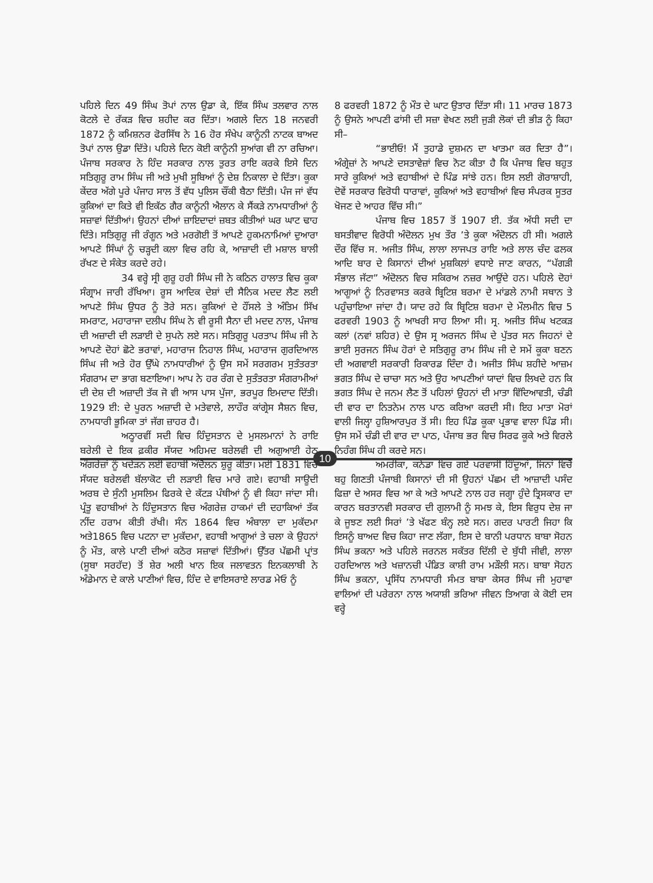ਪਹਿਲੇ ਦਿਨ 49 ਸਿੰਘ ਤੋਪਾਂ ਨਾਲ ਉਡਾ ਕੇ, ਇੱਕ ਸਿੰਘ ਤਲਵਾਰ ਨਾਲ ਕੋਟਲੇ ਦੇ ਰੱਕੜ ਵਿਚ ਸ਼ਹੀਦ ਕਰ ਦਿੱਤਾ। ਅਗਲੇ ਦਿਨ 18 ਜਨਵਰੀ 1872 ਨੂੰ ਕਮਿਸ਼ਨਰ ਫੋਰਸਿੱਥ ਨੇ 16 ਹੋਰ ਸੰਖੇਪ ਕਾਨੂੰਨੀ ਨਾਟਕ ਬਾਅਦ ਤੋਪਾਂ ਨਾਲ ਉਡਾ ਦਿੱਤੇ। ਪਹਿਲੇ ਦਿਨ ਕੋਈ ਕਾਨੂੰਨੀ ਸੁਆਂਗ ਵੀ ਨਾ ਰਚਿਆ। ਪੰਜਾਬ ਸਰਕਾਰ ਨੇ ਹਿੰਦ ਸਰਕਾਰ ਨਾਲ ਤੁਰਤ ਰਾਇ ਕਰਕੇ ਇਸੇ ਦਿਨ ਸਤਿਗੁਰੂ ਰਾਮ ਸਿੰਘ ਜੀ ਅਤੇ ਮੁਖੀ ਸੂਬਿਆਂ ਨੂੰ ਦੇਸ਼ ਨਿਕਾਲਾ ਦੇ ਦਿੱਤਾ। ਕੂਕਾ ਕੇਂਦਰ ਅੱਗੇ ਪੂਰੇ ਪੰਜਾਹ ਸਾਲ ਤੋਂ ਵੱਧ ਪੁਲਿਸ ਚੌਂਕੀ ਬੈਠਾ ਦਿੱਤੀ। ਪੰਜ ਜਾਂ ਵੱਧ ਕੂਕਿਆਂ ਦਾ ਕਿਤੇ ਵੀ ਇਕੱਠ ਗੈਰ ਕਾਨੂੰਨੀ ਐਲਾਨ ਕੇ ਸੈਂਕੜੇ ਨਾਮਧਾਰੀਆਂ ਨੂੰ ਸਜ਼ਾਵਾਂ ਦਿੱਤੀਆਂ। ਉਹਨਾਂ ਦੀਆਂ ਜ਼ਾਇਦਾਦਾਂ ਜ਼ਬਤ ਕੀਤੀਆਂ ਘਰ ਘਾਟ ਢਾਹ ਦਿੱਤੇ। ਸਤਿਗੁਰੂ ਜੀ ਰੰਗੂਨ ਅਤੇ ਮਰਗੋਈ ਤੋਂ ਆਪਣੇ ਹੁਕਮਨਾਮਿਆਂ ਦੁਆਰਾ ਆਪਣੇ ਸਿੰਘਾਂ ਨੂੰ ਚੜ੍ਹਦੀ ਕਲਾ ਵਿਚ ਰਹਿ ਕੇ, ਆਜ਼ਾਦੀ ਦੀ ਮਸ਼ਾਲ ਬਾਲੀ ਰੱਖਣ ਦੇ ਸੰਕੇਤ ਕਰਦੇ ਰਹੇ।
34 ਵਰ੍ਹੇ ਸ੍ਰੀ ਗੁਰੂ ਹਰੀ ਸਿੰਘ ਜੀ ਨੇ ਕਠਿਨ ਹਾਲਾਤ ਵਿਚ ਕੂਕਾ ਸੰਗ੍ਰਾਮ ਜਾਰੀ ਰੱਖਿਆ। ਰੂਸ ਆਦਿਕ ਦੇਸ਼ਾਂ ਦੀ ਸੈਨਿਕ ਮਦਦ ਲੈਣ ਲਈ ਆਪਣੇ ਸਿੰਘ ਉਧਰ ਨੂੰ ਤੋਰੇ ਸਨ। ਕੂਕਿਆਂ ਦੇ ਹੌਂਸਲੇ ਤੇ ਅੰਤਿਮ ਸਿੱਖ ਸਮਰਾਟ, ਮਹਾਰਾਜਾ ਦਲੀਪ ਸਿੰਘ ਨੇ ਵੀ ਰੂਸੀ ਸੈਨਾ ਦੀ ਮਦਦ ਨਾਲ, ਪੰਜਾਬ ਦੀ ਅਜ਼ਾਦੀ ਦੀ ਲੜਾਈ ਦੇ ਸੁਪਨੇ ਲਏ ਸਨ। ਸਤਿਗੁਰੂ ਪਰਤਾਪ ਸਿੰਘ ਜੀ ਨੇ ਆਪਣੇ ਦੋਹਾਂ ਛੋਟੇ ਭਰਾਵਾਂ, ਮਹਾਰਾਜ ਨਿਹਾਲ ਸਿੰਘ, ਮਹਾਰਾਜ ਗੁਰਦਿਆਲ ਸਿੰਘ ਜੀ ਅਤੇ ਹੋਰ ਉੱਘੇ ਨਾਮਧਾਰੀਆਂ ਨੂੰ ਉਸ ਸਮੇਂ ਸਰਗਰਮ ਸੁਤੰਤਰਤਾ ਸੰਗਰਾਮ ਦਾ ਭਾਗ ਬਣਾਇਆ। ਆਪ ਨੇ ਹਰ ਰੰਗ ਦੇ ਸੁਤੰਤਰਤਾ ਸੰਗਰਾਮੀਆਂ ਦੀ ਦੇਸ਼ ਦੀ ਅਜ਼ਾਦੀ ਤੱਕ ਜੋ ਵੀ ਆਸ ਪਾਸ ਪੁੱਜਾ, ਭਰਪੂਰ ਇਮਦਾਦ ਦਿੱਤੀ। 1929 ਈ: ਦੇ ਪੂਰਨ ਅਜ਼ਾਦੀ ਦੇ ਮਤੇਵਾਲੇ, ਲਾਹੌਰ ਕਾਂਗ੍ਰੇਸ ਸੈਸ਼ਨ ਵਿਚ, ਨਾਮਧਾਰੀ ਭੂਮਿਕਾ ਤਾਂ ਜੱਗ ਜ਼ਾਹਰ ਹੈ।
ਅਠ੍ਹਾਰਵੀਂ ਸਦੀ ਵਿਚ ਹਿੰਦੁਸਤਾਨ ਦੇ ਮੁਸਲਮਾਨਾਂ ਨੇ ਰਾਇ ਬਰੇਲੀ ਦੇ ਇਕ ਫ਼ਕੀਰ ਸੱਯਦ ਅਹਿਮਦ ਬਰੇਲਵੀ ਦੀ ਅਗੁਆਈ ਹੇਠ ਅੰਗਰੇਜ਼ਾਂ ਨੂੰ ਖਦੇੜਨ ਲਈ ਵਹਾਬੀ ਅੰਦੋਲਨ ਸ਼ੁਰੂ ਕੀਤਾ। ਮਈ 1831 ਵਿਚ ਸੱਯਦ ਬਰੇਲਵੀ ਬੱਲਾਕੋਟ ਦੀ ਲੜਾਈ ਵਿਚ ਮਾਰੇ ਗਏ। ਵਹਾਬੀ ਸਾਊਦੀ ਅਰਬ ਦੇ ਸੁੰਨੀ ਮੁਸਲਿਮ ਫਿਰਕੇ ਦੇ ਕੱਟੜ ਪੰਥੀਆਂ ਨੂੰ ਵੀ ਕਿਹਾ ਜਾਂਦਾ ਸੀ। ਪ੍ਰੰਤੂ ਵਹਾਬੀਆਂ ਨੇ ਹਿੰਦੁਸਤਾਨ ਵਿਚ ਅੰਗਰੇਜ਼ ਹਾਕਮਾਂ ਦੀ ਦਹਾਕਿਆਂ ਤੱਕ ਨੀਂਦ ਹਰਾਮ ਕੀਤੀ ਰੱਖੀ। ਸੰਨ 1864 ਵਿਚ ਅੰਬਾਲਾ ਦਾ ਮੁਕੱਦਮਾ ਅਤੇ1865 ਵਿਚ ਪਟਨਾ ਦਾ ਮੁਕੱਦਮਾ, ਵਹਾਬੀ ਆਗੂਆਂ ਤੇ ਚਲਾ ਕੇ ਉਹਨਾਂ ਨੂੰ ਮੌਤ, ਕਾਲੇ ਪਾਣੀ ਦੀਆਂ ਕਠੋਰ ਸਜ਼ਾਵਾਂ ਦਿੱਤੀਆਂ। ਉੱਤਰ ਪੱਛਮੀ ਪ੍ਰਾਂਤ (ਸੂਬਾ ਸਰਹੱਦ) ਤੋਂ ਸ਼ੇਰ ਅਲੀ ਖਾਨ ਇਕ ਜਲਾਵਤਨ ਇਨਕਲਾਬੀ ਨੇ ਅੰਡੇਮਾਨ ਦੇ ਕਾਲੇ ਪਾਣੀਆਂ ਵਿਚ, ਹਿੰਦ ਦੇ ਵਾਇਸਰਾਏ ਲਾਰਡ ਮੇਓ ਨੂੰ
8 ਫਰਵਰੀ 1872 ਨੂੰ ਮੌਤ ਦੇ ਘਾਟ ਉਤਾਰ ਦਿੱਤਾ ਸੀ। 11 ਮਾਰਚ 1873 ਨੂੰ ਉਸਨੇ ਆਪਣੀ ਫਾਂਸੀ ਦੀ ਸਜ਼ਾ ਵੇਖਣ ਲਈ ਜੁੜੀ ਲੋਕਾਂ ਦੀ ਭੀੜ ਨੂੰ ਕਿਹਾ ਸੀ–
“ਭਾਈਓ! ਮੈਂ ਤੁਹਾਡੇ ਦੁਸ਼ਮਨ ਦਾ ਖਾਤਮਾ ਕਰ ਦਿਤਾ ਹੈ”। ਅੰਗ੍ਰੇਜ਼ਾਂ ਨੇ ਆਪਣੇ ਦਸਤਾਵੇਜ਼ਾਂ ਵਿਚ ਨੋਟ ਕੀਤਾ ਹੈ ਕਿ ਪੰਜਾਬ ਵਿਚ ਬਹੁਤ ਸਾਰੇ ਕੂਕਿਆਂ ਅਤੇ ਵਹਾਬੀਆਂ ਦੇ ਪਿੰਡ ਸਾਂਝੇ ਹਨ। ਇਸ ਲਈ ਗੋਰਾਸ਼ਾਹੀ, ਦੋਵੇਂ ਸਰਕਾਰ ਵਿਰੋਧੀ ਧਾਰਾਵਾਂ, ਕੂਕਿਆਂ ਅਤੇ ਵਹਾਬੀਆਂ ਵਿਚ ਸੰਪਰਕ ਸੂਤਰ ਖੋਜਣ ਦੇ ਆਹਰ ਵਿੱਚ ਸੀ।”
ਪੰਜਾਬ ਵਿਚ 1857 ਤੋਂ 1907 ਈ. ਤੱਕ ਅੱਧੀ ਸਦੀ ਦਾ ਬਸਤੀਵਾਦ ਵਿਰੋਧੀ ਅੰਦੋਲਨ ਮੁਖ ਤੌਰ ’ਤੇ ਕੂਕਾ ਅੰਦੋਲਨ ਹੀ ਸੀ। ਅਗਲੇ ਦੌਰ ਵਿੱਚ ਸ. ਅਜੀਤ ਸਿੰਘ, ਲਾਲਾ ਲਾਜਪਤ ਰਾਇ ਅਤੇ ਲਾਲ ਚੰਦ ਫਲਕ ਆਦਿ ਬਾਰ ਦੇ ਕਿਸਾਨਾਂ ਦੀਆਂ ਮੁਸ਼ਕਿਲਾਂ ਵਧਾਏ ਜਾਣ ਕਾਰਨ, “ਪੱਗੜੀ ਸੰਭਾਲ ਜੱਟਾ” ਅੰਦੋਲਨ ਵਿਚ ਸਕਿਰਅ ਨਜ਼ਰ ਆਉਂਦੇ ਹਨ। ਪਹਿਲੇ ਦੋਹਾਂ ਆਗੂਆਂ ਨੂੰ ਨਿਰਵਾਸਤ ਕਰਕੇ ਬ੍ਰਿਟਿਸ਼ ਬਰਮਾ ਦੇ ਮਾਂਡਲੇ ਨਾਮੀ ਸਥਾਨ ਤੇ ਪਹੁੰਚਾਇਆ ਜਾਂਦਾ ਹੈ। ਯਾਦ ਰਹੇ ਕਿ ਬ੍ਰਿਟਿਸ਼ ਬਰਮਾ ਦੇ ਮੌਲਮੀਨ ਵਿਚ 5 ਫਰਵਰੀ 1903 ਨੂੰ ਆਖਰੀ ਸਾਹ ਲਿਆ ਸੀ। ਸ੍ਰ. ਅਜੀਤ ਸਿੰਘ ਖਟਕੜ ਕਲਾਂ (ਨਵਾਂ ਸ਼ਹਿਰ) ਦੇ ਉਸ ਸ੍ਰ ਅਰਜਨ ਸਿੰਘ ਦੇ ਪੁੱਤਰ ਸਨ ਜਿਹਨਾਂ ਦੇ ਭਾਈ ਸੁਰਜਨ ਸਿੰਘ ਹੋਰਾਂ ਦੇ ਸਤਿਗੁਰੂ ਰਾਮ ਸਿੰਘ ਜੀ ਦੇ ਸਮੇਂ ਕੂਕਾ ਬਣਨ ਦੀ ਅਗਵਾਈ ਸਰਕਾਰੀ ਰਿਕਾਰਡ ਦਿੰਦਾ ਹੈ। ਅਜੀਤ ਸਿੰਘ ਸ਼ਹੀਦੇ ਆਜ਼ਮ ਭਗਤ ਸਿੰਘ ਦੇ ਚਾਚਾ ਸਨ ਅਤੇ ਉਹ ਆਪਣੀਆਂ ਯਾਦਾਂ ਵਿਚ ਲਿਖਦੇ ਹਨ ਕਿ ਭਗਤ ਸਿੰਘ ਦੇ ਜਨਮ ਲੈਣ ਤੋਂ ਪਹਿਲਾਂ ਉਹਨਾਂ ਦੀ ਮਾਤਾ ਵਿੱਦਿਆਵਤੀ, ਚੰਡੀ ਦੀ ਵਾਰ ਦਾ ਨਿਤਨੇਮ ਨਾਲ ਪਾਠ ਕਰਿਆ ਕਰਦੀ ਸੀ। ਇਹ ਮਾਤਾ ਮੋਰਾਂ ਵਾਲੀ ਜਿਲ੍ਹਾ ਹੁਸ਼ਿਆਰਪੁਰ ਤੋਂ ਸੀ। ਇਹ ਪਿੰਡ ਕੂਕਾ ਪ੍ਰਭਾਵ ਵਾਲਾ ਪਿੰਡ ਸੀ। ਉਸ ਸਮੇਂ ਚੰਡੀ ਦੀ ਵਾਰ ਦਾ ਪਾਠ, ਪੰਜਾਬ ਭਰ ਵਿਚ ਸਿਰਫ ਕੂਕੇ ਅਤੇ ਵਿਰਲੇ ਨਿਹੰਗ ਸਿੰਘ ਹੀ ਕਰਦੇ ਸਨ।
ਅਮਰੀਕਾ, ਕਨੇਡਾ ਵਿਚ ਗਏ ਪਰਵਾਸੀ ਹਿੰਦੂਆਂ, ਜਿਨਾਂ ਵਿਚੋਂ ਬਹੁ ਗਿਣਤੀ ਪੰਜਾਬੀ ਕਿਸਾਨਾਂ ਦੀ ਸੀ ਉਹਨਾਂ ਪੱਛਮ ਦੀ ਆਜ਼ਾਦੀ ਪਸੰਦ ਫਿਜ਼ਾ ਦੇ ਅਸਰ ਵਿਚ ਆ ਕੇ ਅਤੇ ਆਪਣੇ ਨਾਲ ਹਰ ਜਗ੍ਹਾ ਹੁੰਦੇ ਤ੍ਰਿਸਕਾਰ ਦਾ ਕਾਰਨ ਬਰਤਾਨਵੀ ਸਰਕਾਰ ਦੀ ਗੁਲਾਮੀ ਨੂੰ ਸਮਝ ਕੇ, ਇਸ ਵਿਰੁਧ ਦੇਸ਼ ਜਾ ਕੇ ਜੂਝਣ ਲਈ ਸਿਰਾਂ ’ਤੇ ਖੱਫਣ ਬੰਨ੍ਹ ਲਏ ਸਨ। ਗਦਰ ਪਾਰਟੀ ਜਿਹਾ ਕਿ ਇਸਨੂੰ ਬਾਅਦ ਵਿਚ ਕਿਹਾ ਜਾਣ ਲੱਗਾ, ਇਸ ਦੇ ਬਾਨੀ ਪਰਧਾਨ ਬਾਬਾ ਸੋਹਨ ਸਿੰਘ ਭਕਨਾ ਅਤੇ ਪਹਿਲੇ ਜਰਨਲ ਸਕੱਤਰ ਦਿੱਲੀ ਦੇ ਬੁੱਧੀ ਜੀਵੀ, ਲਾਲਾ ਹਰਦਿਆਲ ਅਤੇ ਖਜ਼ਾਨਚੀ ਪੰਡਿਤ ਕਾਸ਼ੀ ਰਾਮ ਮੜੌਲੀ ਸਨ। ਬਾਬਾ ਸੋਹਨ ਸਿੰਘ ਭਕਨਾ, ਪ੍ਰਸਿੱਧ ਨਾਮਧਾਰੀ ਸੰਮਤ ਬਾਬਾ ਕੇਸਰ ਸਿੰਘ ਜੀ ਮੁਹਾਵਾ ਵਾਲਿਆਂ ਦੀ ਪਰੇਰਨਾ ਨਾਲ ਅਯਾਸ਼ੀ ਭਰਿਆ ਜੀਵਨ ਤਿਆਗ ਕੇ ਕੋਈ ਦਸ ਵਰ੍ਹੇ
10